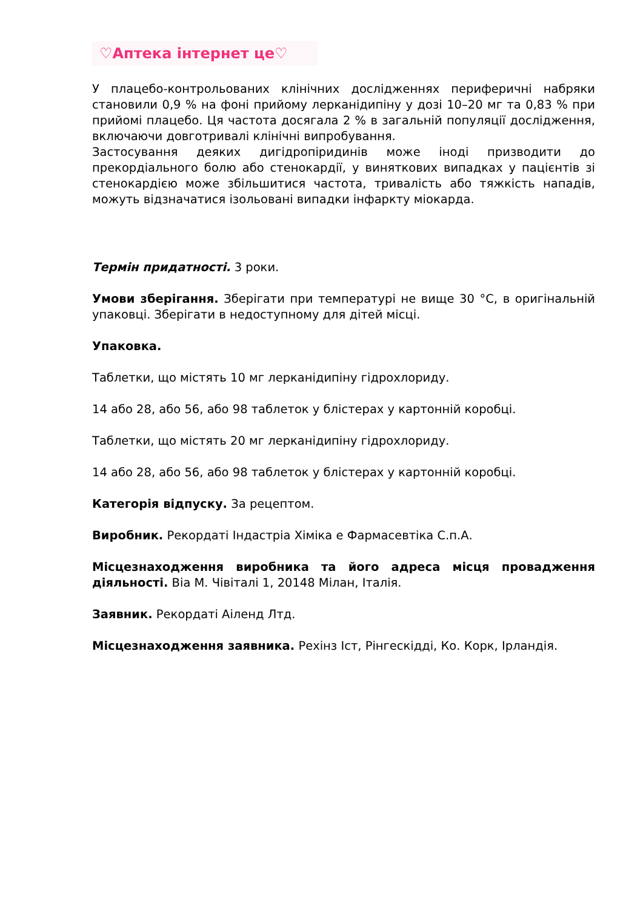♡Аптека інтернет це♡
У плацебо-контрольованих клінічних дослідженнях периферичні набряки становили 0,9 % на фоні прийому лерканідипіну у дозі 10–20 мг та 0,83 % при прийомі плацебо. Ця частота досягала 2 % в загальній популяції дослідження, включаючи довготривалі клінічні випробування.
Застосування деяких дигідропіридинів може іноді призводити до прекордіального болю або стенокардії, у виняткових випадках у пацієнтів зі стенокардією може збільшитися частота, тривалість або тяжкість нападів, можуть відзначатися ізольовані випадки інфаркту міокарда.
Термін придатності. 3 роки.
Умови зберігання. Зберігати при температурі не вище 30 °С, в оригінальній упаковці. Зберігати в недоступному для дітей місці.
Упаковка.
Таблетки, що містять 10 мг лерканідипіну гідрохлориду.
14 або 28, або 56, або 98 таблеток у блістерах у картонній коробці.
Таблетки, що містять 20 мг лерканідипіну гідрохлориду.
14 або 28, або 56, або 98 таблеток у блістерах у картонній коробці.
Категорія відпуску. За рецептом.
Виробник. Рекордаті Індастріа Хіміка е Фармасевтіка С.п.А.
Місцезнаходження виробника та його адреса місця провадження діяльності. Віа М. Чівіталі 1, 20148 Мілан, Італія.
Заявник. Рекордаті Аіленд Лтд.
Місцезнаходження заявника. Рехінз Іст, Рінгескідді, Ко. Корк, Ірландія.